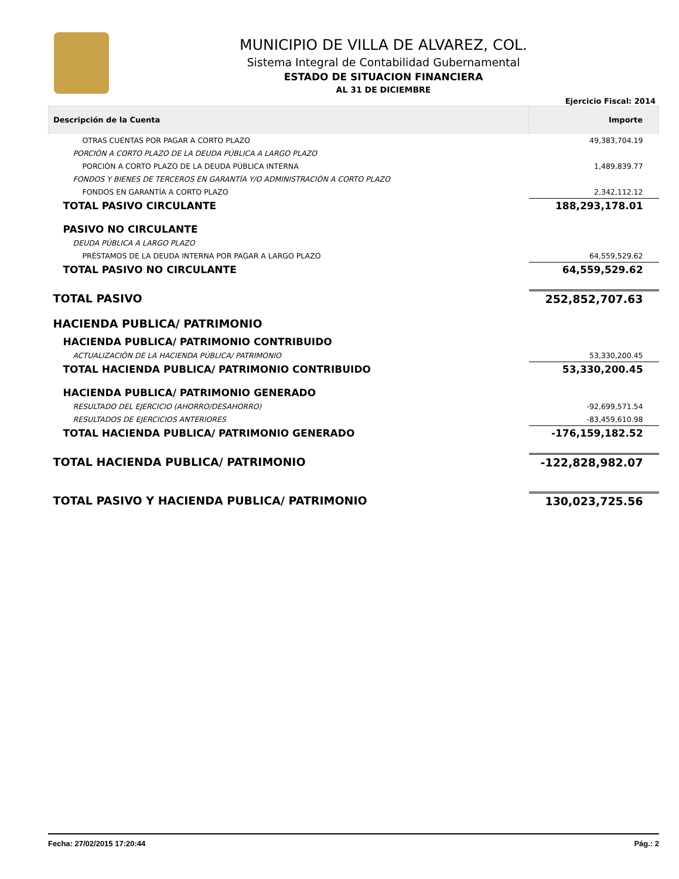MUNICIPIO DE VILLA DE ALVAREZ, COL.
Sistema Integral de Contabilidad Gubernamental
ESTADO DE SITUACION FINANCIERA
AL 31 DE DICIEMBRE
Ejercicio Fiscal: 2014
| Descripción de la Cuenta | Importe |
| --- | --- |
| OTRAS CUENTAS POR PAGAR A CORTO PLAZO | 49,383,704.19 |
| PORCIÓN A CORTO PLAZO DE LA DEUDA PÚBLICA A LARGO PLAZO | |
| PORCIÓN A CORTO PLAZO DE LA DEUDA PÚBLICA INTERNA | 1,489,839.77 |
| FONDOS Y BIENES DE TERCEROS EN GARANTÍA Y/O ADMINISTRACIÓN A CORTO PLAZO | |
| FONDOS EN GARANTÍA A CORTO PLAZO | 2,342,112.12 |
| TOTAL PASIVO CIRCULANTE | 188,293,178.01 |
| PASIVO NO CIRCULANTE | |
| DEUDA PÚBLICA A LARGO PLAZO | |
| PRÉSTAMOS DE LA DEUDA INTERNA POR PAGAR A LARGO PLAZO | 64,559,529.62 |
| TOTAL PASIVO NO CIRCULANTE | 64,559,529.62 |
| TOTAL PASIVO | 252,852,707.63 |
| HACIENDA PUBLICA/ PATRIMONIO | |
| HACIENDA PUBLICA/ PATRIMONIO CONTRIBUIDO | |
| ACTUALIZACIÓN DE LA HACIENDA PÚBLICA/ PATRIMONIO | 53,330,200.45 |
| TOTAL HACIENDA PUBLICA/ PATRIMONIO CONTRIBUIDO | 53,330,200.45 |
| HACIENDA PUBLICA/ PATRIMONIO GENERADO | |
| RESULTADO DEL EJERCICIO (AHORRO/DESAHORRO) | -92,699,571.54 |
| RESULTADOS DE EJERCICIOS ANTERIORES | -83,459,610.98 |
| TOTAL HACIENDA PUBLICA/ PATRIMONIO GENERADO | -176,159,182.52 |
| TOTAL HACIENDA PUBLICA/ PATRIMONIO | -122,828,982.07 |
| TOTAL PASIVO Y HACIENDA PUBLICA/ PATRIMONIO | 130,023,725.56 |
Fecha: 27/02/2015 17:20:44 Pág.: 2